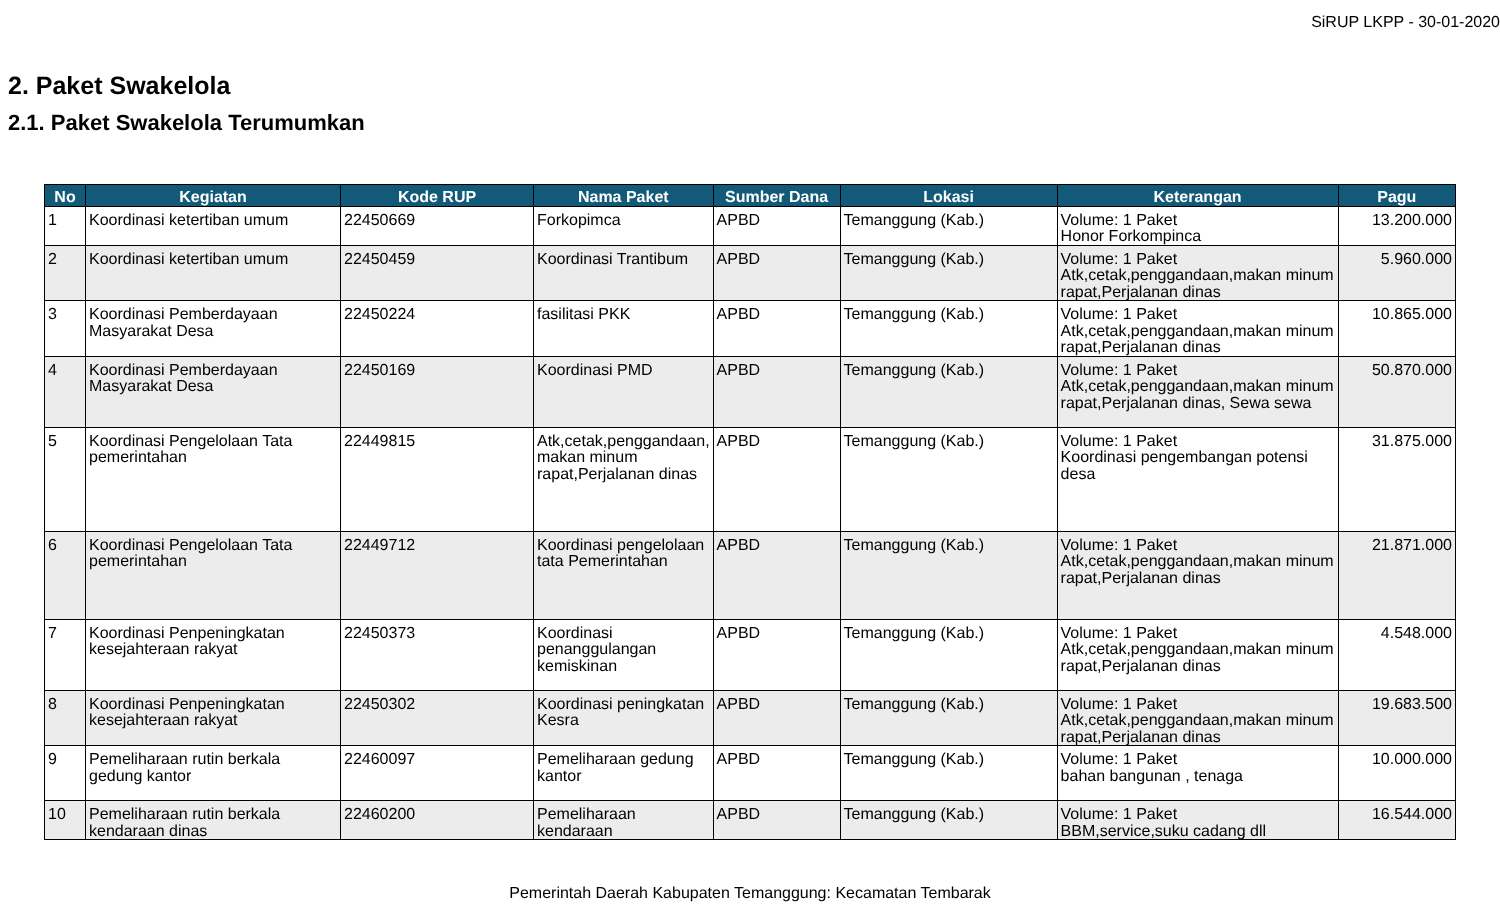SiRUP LKPP - 30-01-2020
2. Paket Swakelola
2.1. Paket Swakelola Terumumkan
| No | Kegiatan | Kode RUP | Nama Paket | Sumber Dana | Lokasi | Keterangan | Pagu |
| --- | --- | --- | --- | --- | --- | --- | --- |
| 1 | Koordinasi ketertiban umum | 22450669 | Forkopimca | APBD | Temanggung (Kab.) | Volume: 1 Paket Honor Forkompinca | 13.200.000 |
| 2 | Koordinasi ketertiban umum | 22450459 | Koordinasi Trantibum | APBD | Temanggung (Kab.) | Volume: 1 Paket Atk,cetak,penggandaan,makan minum rapat,Perjalanan dinas | 5.960.000 |
| 3 | Koordinasi Pemberdayaan Masyarakat Desa | 22450224 | fasilitasi PKK | APBD | Temanggung (Kab.) | Volume: 1 Paket Atk,cetak,penggandaan,makan minum rapat,Perjalanan dinas | 10.865.000 |
| 4 | Koordinasi Pemberdayaan Masyarakat Desa | 22450169 | Koordinasi PMD | APBD | Temanggung (Kab.) | Volume: 1 Paket Atk,cetak,penggandaan,makan minum rapat,Perjalanan dinas, Sewa sewa | 50.870.000 |
| 5 | Koordinasi Pengelolaan Tata pemerintahan | 22449815 | Atk,cetak,penggandaan, makan minum rapat,Perjalanan dinas | APBD | Temanggung (Kab.) | Volume: 1 Paket Koordinasi pengembangan potensi desa | 31.875.000 |
| 6 | Koordinasi Pengelolaan Tata pemerintahan | 22449712 | Koordinasi pengelolaan tata Pemerintahan | APBD | Temanggung (Kab.) | Volume: 1 Paket Atk,cetak,penggandaan,makan minum rapat,Perjalanan dinas | 21.871.000 |
| 7 | Koordinasi Penpeningkatan kesejahteraan rakyat | 22450373 | Koordinasi penanggulangan kemiskinan | APBD | Temanggung (Kab.) | Volume: 1 Paket Atk,cetak,penggandaan,makan minum rapat,Perjalanan dinas | 4.548.000 |
| 8 | Koordinasi Penpeningkatan kesejahteraan rakyat | 22450302 | Koordinasi peningkatan Kesra | APBD | Temanggung (Kab.) | Volume: 1 Paket Atk,cetak,penggandaan,makan minum rapat,Perjalanan dinas | 19.683.500 |
| 9 | Pemeliharaan rutin berkala gedung kantor | 22460097 | Pemeliharaan gedung kantor | APBD | Temanggung (Kab.) | Volume: 1 Paket bahan bangunan , tenaga | 10.000.000 |
| 10 | Pemeliharaan rutin berkala kendaraan dinas | 22460200 | Pemeliharaan kendaraan | APBD | Temanggung (Kab.) | Volume: 1 Paket BBM,service,suku cadang dll | 16.544.000 |
Pemerintah Daerah Kabupaten Temanggung: Kecamatan Tembarak